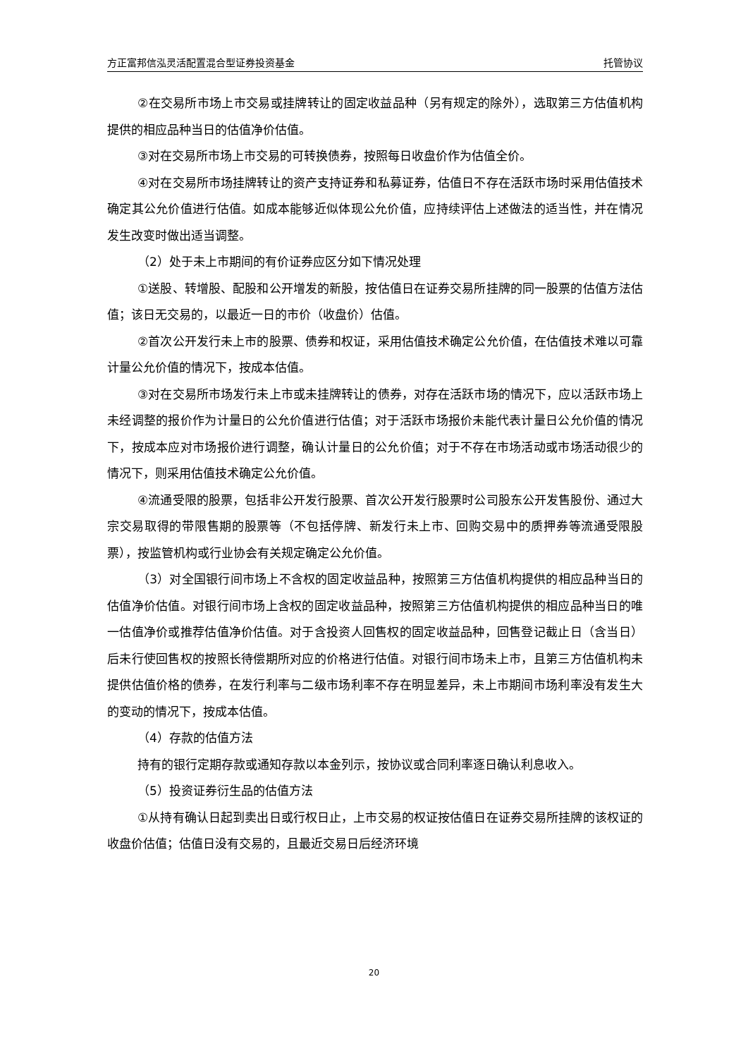方正富邦信泓灵活配置混合型证券投资基金 托管协议
②在交易所市场上市交易或挂牌转让的固定收益品种（另有规定的除外），选取第三方估值机构提供的相应品种当日的估值净价估值。
③对在交易所市场上市交易的可转换债券，按照每日收盘价作为估值全价。
④对在交易所市场挂牌转让的资产支持证券和私募证券，估值日不存在活跃市场时采用估值技术确定其公允价值进行估值。如成本能够近似体现公允价值，应持续评估上述做法的适当性，并在情况发生改变时做出适当调整。
（2）处于未上市期间的有价证券应区分如下情况处理
①送股、转增股、配股和公开增发的新股，按估值日在证券交易所挂牌的同一股票的估值方法估值；该日无交易的，以最近一日的市价（收盘价）估值。
②首次公开发行未上市的股票、债券和权证，采用估值技术确定公允价值，在估值技术难以可靠计量公允价值的情况下，按成本估值。
③对在交易所市场发行未上市或未挂牌转让的债券，对存在活跃市场的情况下，应以活跃市场上未经调整的报价作为计量日的公允价值进行估值；对于活跃市场报价未能代表计量日公允价值的情况下，按成本应对市场报价进行调整，确认计量日的公允价值；对于不存在市场活动或市场活动很少的情况下，则采用估值技术确定公允价值。
④流通受限的股票，包括非公开发行股票、首次公开发行股票时公司股东公开发售股份、通过大宗交易取得的带限售期的股票等（不包括停牌、新发行未上市、回购交易中的质押券等流通受限股票），按监管机构或行业协会有关规定确定公允价值。
（3）对全国银行间市场上不含权的固定收益品种，按照第三方估值机构提供的相应品种当日的估值净价估值。对银行间市场上含权的固定收益品种，按照第三方估值机构提供的相应品种当日的唯一估值净价或推荐估值净价估值。对于含投资人回售权的固定收益品种，回售登记截止日（含当日）后未行使回售权的按照长待偿期所对应的价格进行估值。对银行间市场未上市，且第三方估值机构未提供估值价格的债券，在发行利率与二级市场利率不存在明显差异，未上市期间市场利率没有发生大的变动的情况下，按成本估值。
（4）存款的估值方法
持有的银行定期存款或通知存款以本金列示，按协议或合同利率逐日确认利息收入。
（5）投资证券衍生品的估值方法
①从持有确认日起到卖出日或行权日止，上市交易的权证按估值日在证券交易所挂牌的该权证的收盘价估值；估值日没有交易的，且最近交易日后经济环境
20